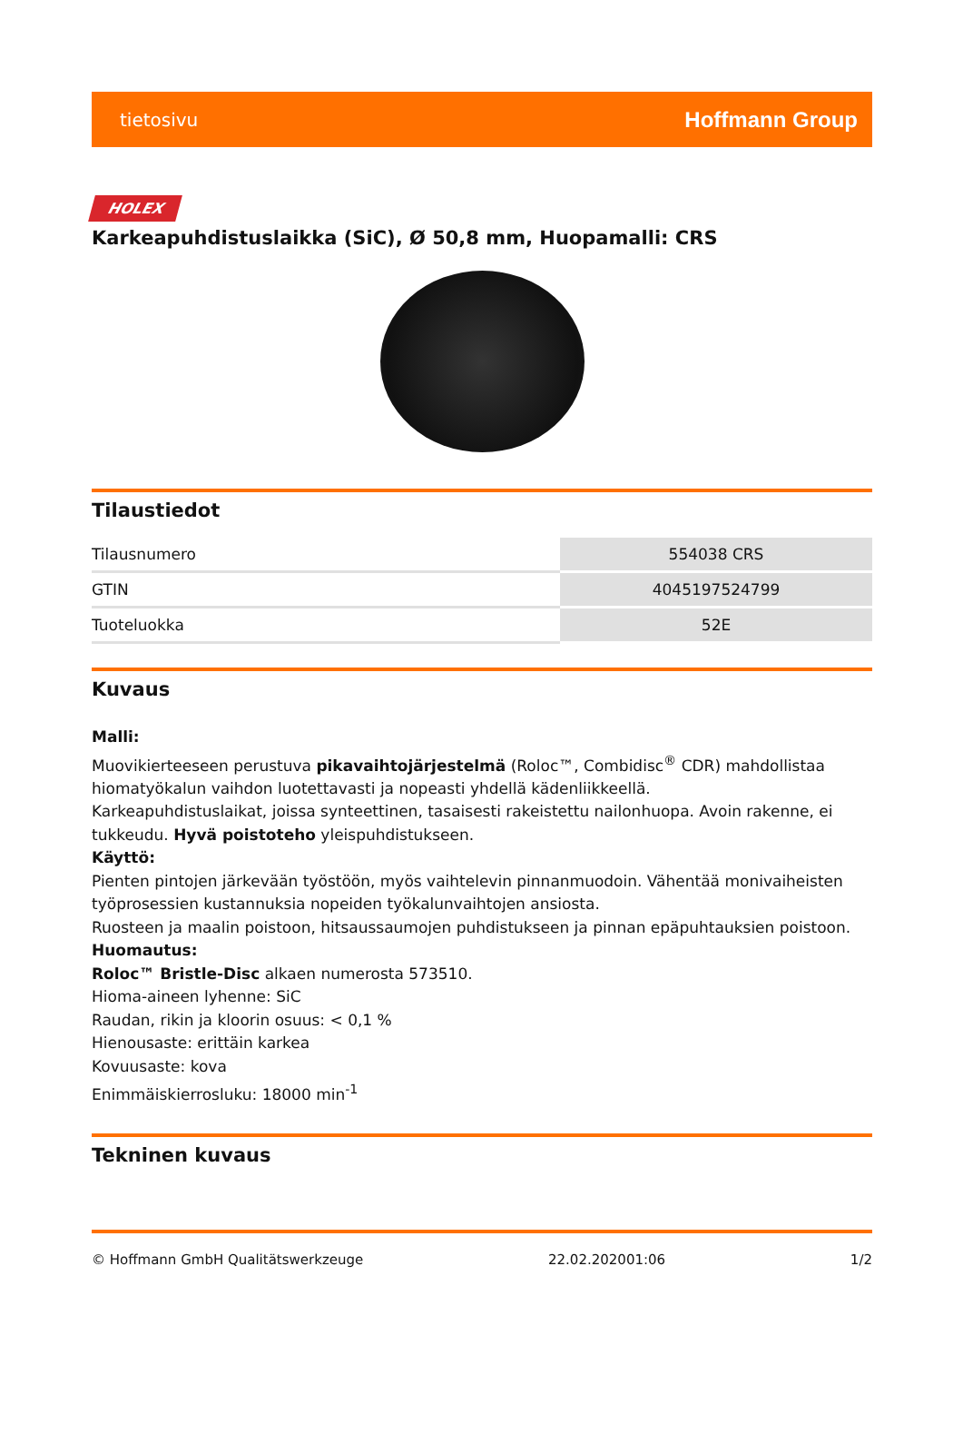tietosivu Hoffmann Group
HOLEX
Karkeapuhdistuslaikka (SiC), Ø 50,8 mm, Huopamalli: CRS
Tilaustiedot
| Tilausnumero | 554038 CRS |
| GTIN | 4045197524799 |
| Tuoteluokka | 52E |
Kuvaus
Malli:
Muovikierteeseen perustuva pikavaihtojärjestelmä (Roloc™, Combidisc<sup>®</sup> CDR) mahdollistaa hiomatyökalun vaihdon luotettavasti ja nopeasti yhdellä kädenliikkeellä.
Karkeapuhdistuslaikat, joissa synteettinen, tasaisesti rakeistettu nailonhuopa. Avoin rakenne, ei tukkeudu. Hyvä poistoteho yleispuhdistukseen.
Käyttö:
Pienten pintojen järkevään työstöön, myös vaihtelevin pinnanmuodoin. Vähentää monivaiheisten työprosessien kustannuksia nopeiden työkalunvaihtojen ansiosta.
Ruosteen ja maalin poistoon, hitsaussaumojen puhdistukseen ja pinnan epäpuhtauksien poistoon.
Huomautus:
Roloc™ Bristle-Disc alkaen numerosta 573510.
Hioma-aineen lyhenne: SiC
Raudan, rikin ja kloorin osuus: < 0,1 %
Hienousaste: erittäin karkea
Kovuusaste: kova
Enimmäiskierrosluku: 18000 min<sup>-1</sup>
Tekninen kuvaus
© Hoffmann GmbH Qualitätswerkzeuge 22.02.202001:06 1/2